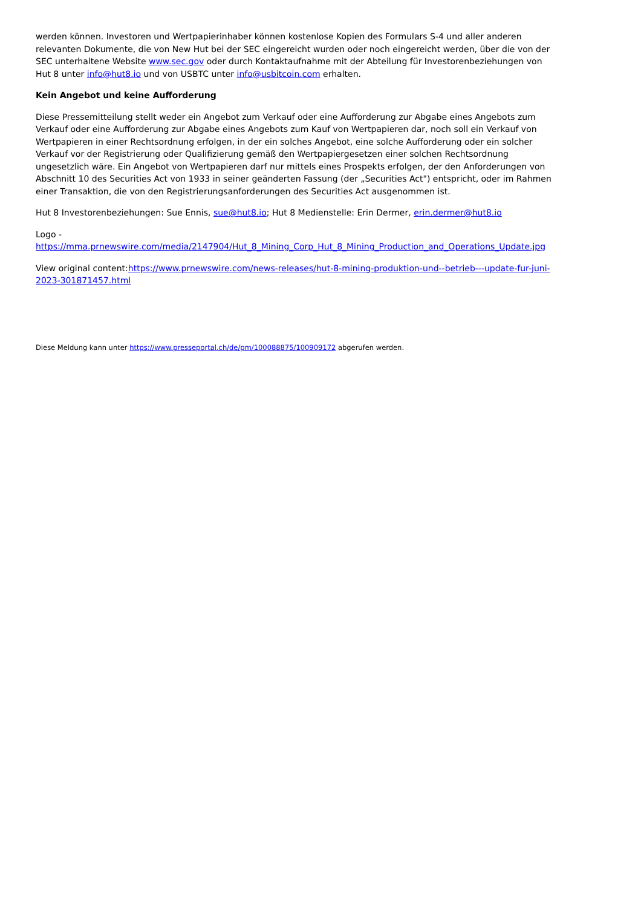werden können. Investoren und Wertpapierinhaber können kostenlose Kopien des Formulars S-4 und aller anderen relevanten Dokumente, die von New Hut bei der SEC eingereicht wurden oder noch eingereicht werden, über die von der SEC unterhaltene Website www.sec.gov oder durch Kontaktaufnahme mit der Abteilung für Investorenbeziehungen von Hut 8 unter info@hut8.io und von USBTC unter info@usbitcoin.com erhalten.
Kein Angebot und keine Aufforderung
Diese Pressemitteilung stellt weder ein Angebot zum Verkauf oder eine Aufforderung zur Abgabe eines Angebots zum Verkauf oder eine Aufforderung zur Abgabe eines Angebots zum Kauf von Wertpapieren dar, noch soll ein Verkauf von Wertpapieren in einer Rechtsordnung erfolgen, in der ein solches Angebot, eine solche Aufforderung oder ein solcher Verkauf vor der Registrierung oder Qualifizierung gemäß den Wertpapiergesetzen einer solchen Rechtsordnung ungesetzlich wäre. Ein Angebot von Wertpapieren darf nur mittels eines Prospekts erfolgen, der den Anforderungen von Abschnitt 10 des Securities Act von 1933 in seiner geänderten Fassung (der „Securities Act") entspricht, oder im Rahmen einer Transaktion, die von den Registrierungsanforderungen des Securities Act ausgenommen ist.
Hut 8 Investorenbeziehungen: Sue Ennis, sue@hut8.io; Hut 8 Medienstelle: Erin Dermer, erin.dermer@hut8.io
Logo -
https://mma.prnewswire.com/media/2147904/Hut_8_Mining_Corp_Hut_8_Mining_Production_and_Operations_Update.jpg
View original content:https://www.prnewswire.com/news-releases/hut-8-mining-produktion-und--betrieb---update-fur-juni-2023-301871457.html
Diese Meldung kann unter https://www.presseportal.ch/de/pm/100088875/100909172 abgerufen werden.